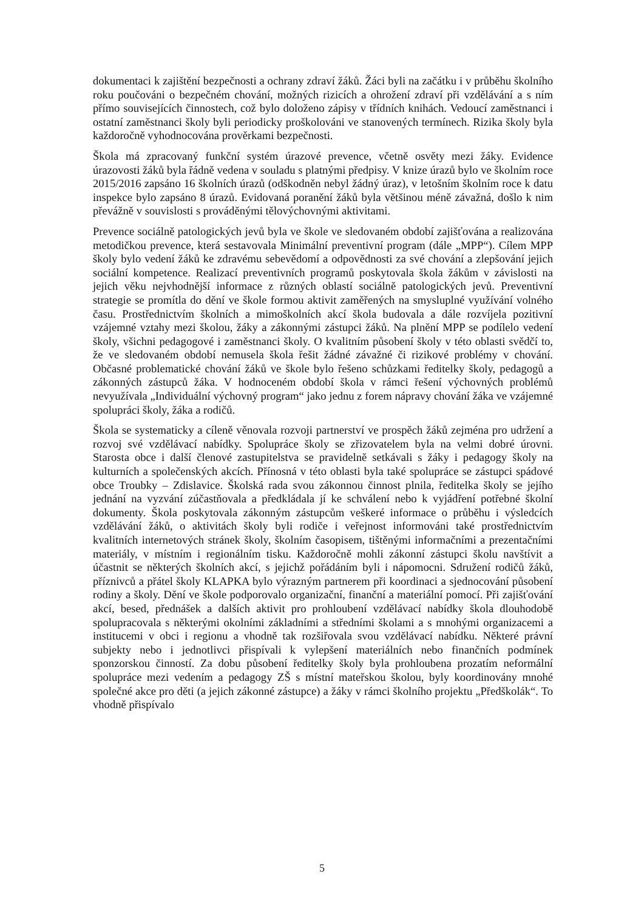dokumentaci k zajištění bezpečnosti a ochrany zdraví žáků. Žáci byli na začátku i v průběhu školního roku poučováni o bezpečném chování, možných rizicích a ohrožení zdraví při vzdělávání a s ním přímo souvisejících činnostech, což bylo doloženo zápisy v třídních knihách. Vedoucí zaměstnanci i ostatní zaměstnanci školy byli periodicky proškolováni ve stanovených termínech. Rizika školy byla každoročně vyhodnocována prověrkami bezpečnosti.
Škola má zpracovaný funkční systém úrazové prevence, včetně osvěty mezi žáky. Evidence úrazovosti žáků byla řádně vedena v souladu s platnými předpisy. V knize úrazů bylo ve školním roce 2015/2016 zapsáno 16 školních úrazů (odškodněn nebyl žádný úraz), v letošním školním roce k datu inspekce bylo zapsáno 8 úrazů. Evidovaná poranění žáků byla většinou méně závažná, došlo k nim převážně v souvislosti s prováděnými tělovýchovnými aktivitami.
Prevence sociálně patologických jevů byla ve škole ve sledovaném období zajišťována a realizována metodičkou prevence, která sestavovala Minimální preventivní program (dále „MPP“). Cílem MPP školy bylo vedení žáků ke zdravému sebevědomí a odpovědnosti za své chování a zlepšování jejich sociální kompetence. Realizací preventivních programů poskytovala škola žákům v závislosti na jejich věku nejvhodnější informace z různých oblastí sociálně patologických jevů. Preventivní strategie se promítla do dění ve škole formou aktivit zaměřených na smysluplné využívání volného času. Prostřednictvím školních a mimoškolních akcí škola budovala a dále rozvíjela pozitivní vzájemné vztahy mezi školou, žáky a zákonnými zástupci žáků. Na plnění MPP se podílelo vedení školy, všichni pedagogové i zaměstnanci školy. O kvalitním působení školy v této oblasti svědčí to, že ve sledovaném období nemusela škola řešit žádné závažné či rizikové problémy v chování. Občasné problematické chování žáků ve škole bylo řešeno schůzkami ředitelky školy, pedagogů a zákonných zástupců žáka. V hodnoceném období škola v rámci řešení výchovných problémů nevyužívala „Individuální výchovný program“ jako jednu z forem nápravy chování žáka ve vzájemné spolupráci školy, žáka a rodičů.
Škola se systematicky a cíleně věnovala rozvoji partnerství ve prospěch žáků zejména pro udržení a rozvoj své vzdělávací nabídky. Spolupráce školy se zřizovatelem byla na velmi dobré úrovni. Starosta obce i další členové zastupitelstva se pravidelně setkávali s žáky i pedagogy školy na kulturních a společenských akcích. Přínosná v této oblasti byla také spolupráce se zástupci spádové obce Troubky – Zdislavice. Školská rada svou zákonnou činnost plnila, ředitelka školy se jejího jednání na vyzvání zúčastňovala a předkládala jí ke schválení nebo k vyjádření potřebné školní dokumenty. Škola poskytovala zákonným zástupcům veškeré informace o průběhu i výsledcích vzdělávání žáků, o aktivitách školy byli rodiče i veřejnost informováni také prostřednictvím kvalitních internetových stránek školy, školním časopisem, tištěnými informačními a prezentačními materiály, v místním i regionálním tisku. Každoročně mohli zákonní zástupci školu navštívit a účastnit se některých školních akcí, s jejichž pořádáním byli i nápomocni. Sdružení rodičů žáků, příznivců a přátel školy KLAPKA bylo výrazným partnerem při koordinaci a sjednocování působení rodiny a školy. Dění ve škole podporovalo organizační, finanční a materiální pomocí. Při zajišťování akcí, besed, přednášek a dalších aktivit pro prohloubení vzdělávací nabídky škola dlouhodobě spolupracovala s některými okolními základními a středními školami a s mnohými organizacemi a institucemi v obci i regionu a vhodně tak rozšiřovala svou vzdělávací nabídku. Některé právní subjekty nebo i jednotlivci přispívali k vylepšení materiálních nebo finančních podmínek sponzorskou činností. Za dobu působení ředitelky školy byla prohloubena prozatím neformální spolupráce mezi vedením a pedagogy ZŠ s místní mateřskou školou, byly koordinovány mnohé společné akce pro děti (a jejich zákonné zástupce) a žáky v rámci školního projektu „Předškolák“. To vhodně přispívalo
5